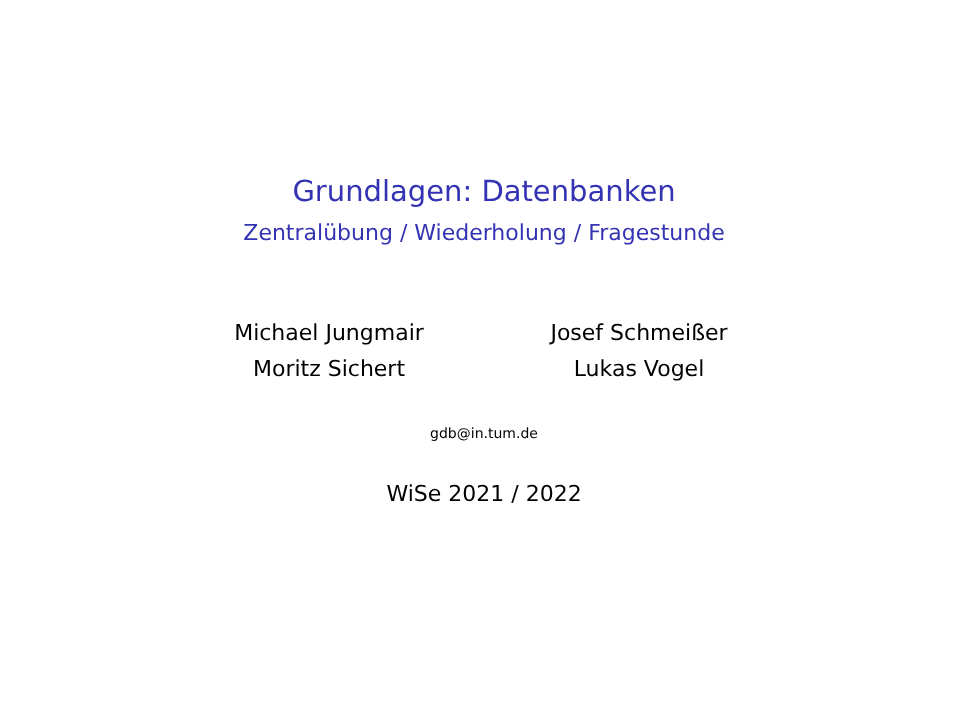Grundlagen: Datenbanken
Zentralübung / Wiederholung / Fragestunde
Michael Jungmair
Moritz Sichert
Josef Schmeißer
Lukas Vogel
gdb@in.tum.de
WiSe 2021 / 2022